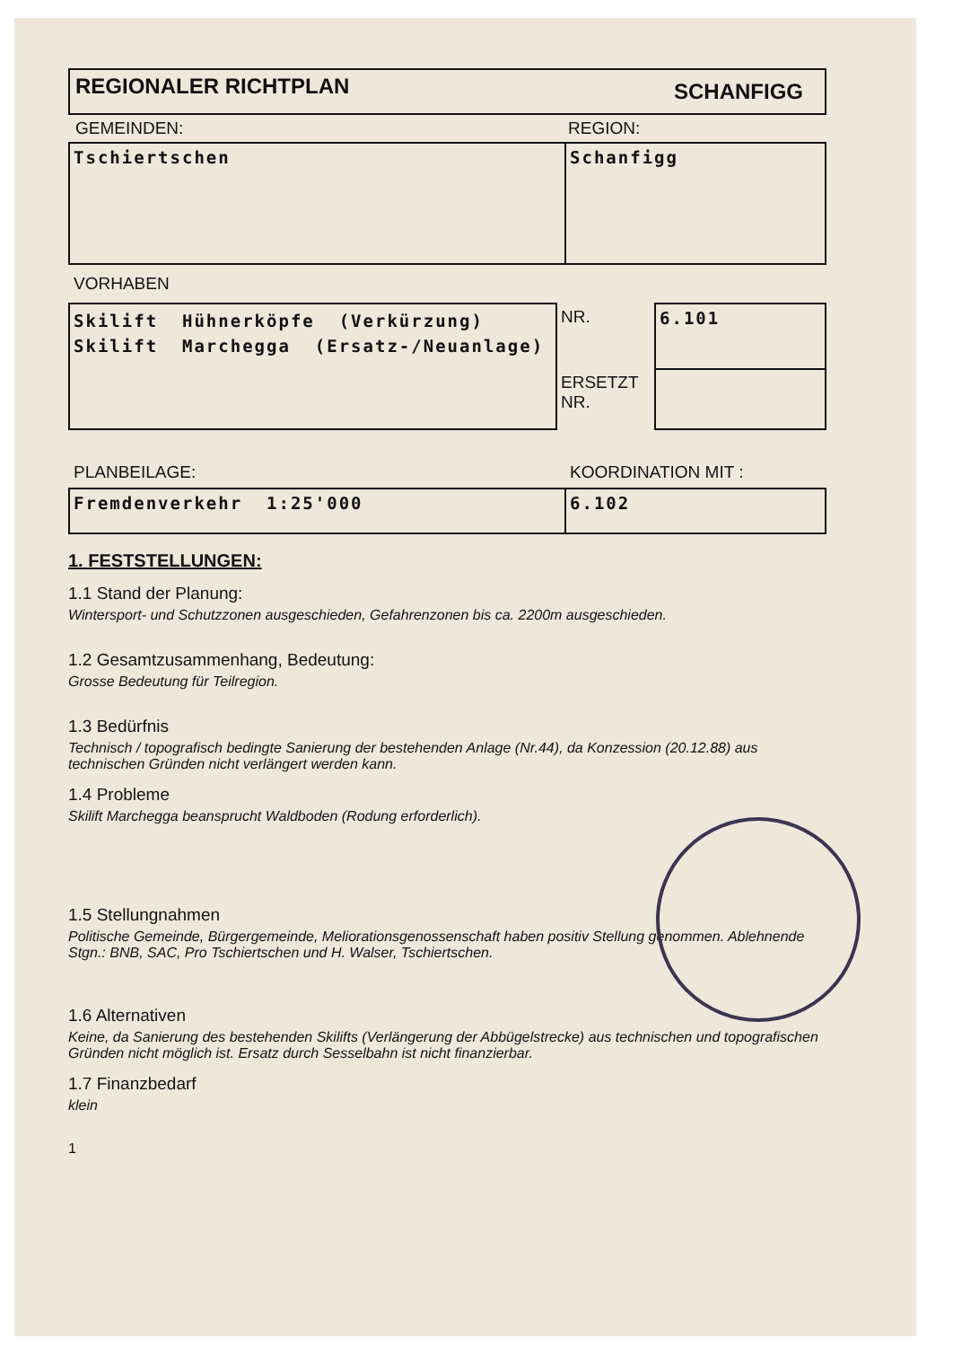| REGIONALER RICHTPLAN | SCHANFIGG |
| GEMEINDEN: | REGION: |
| Tschiertschen | Schanfigg |
VORHABEN
| Skilift Hühnerköpfe (Verkürzung) Skilift Marchegga (Ersatz-/Neuanlage) | NR. | 6.101 |
| | ERSETZT NR. | |
| PLANBEILAGE: | KOORDINATION MIT : |
| Fremdenverkehr 1:25'000 | 6.102 |
1. FESTSTELLUNGEN:
1.1 Stand der Planung:
Wintersport- und Schutzzonen ausgeschieden, Gefahrenzonen bis ca. 2200m ausgeschieden.
1.2 Gesamtzusammenhang, Bedeutung:
Grosse Bedeutung für Teilregion.
1.3 Bedürfnis
Technisch / topografisch bedingte Sanierung der bestehenden Anlage (Nr.44), da Konzession (20.12.88) aus technischen Gründen nicht verlängert werden kann.
1.4 Probleme
Skilift Marchegga beansprucht Waldboden (Rodung erforderlich).
1.5 Stellungnahmen
Politische Gemeinde, Bürgergemeinde, Meliorationsgenossenschaft haben positiv Stellung genommen. Ablehnende Stgn.: BNB, SAC, Pro Tschiertschen und H. Walser, Tschiertschen.
1.6 Alternativen
Keine, da Sanierung des bestehenden Skilifts (Verlängerung der Abbügelstrecke) aus technischen und topografischen Gründen nicht möglich ist. Ersatz durch Sesselbahn ist nicht finanzierbar.
1.7 Finanzbedarf
klein
1